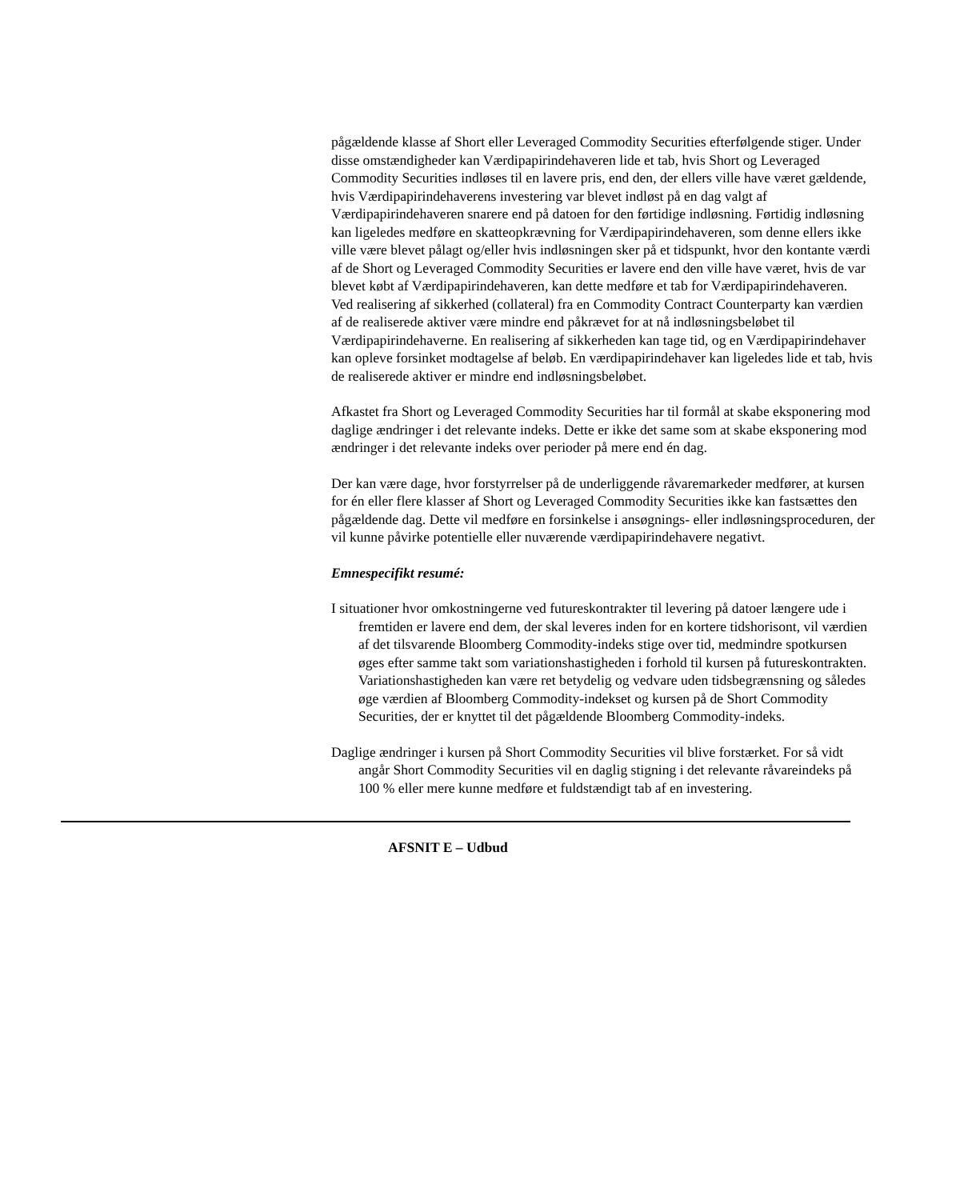pågældende klasse af Short eller Leveraged Commodity Securities efterfølgende stiger. Under disse omstændigheder kan Værdipapirindehaveren lide et tab, hvis Short og Leveraged Commodity Securities indløses til en lavere pris, end den, der ellers ville have været gældende, hvis Værdipapirindehaverens investering var blevet indløst på en dag valgt af Værdipapirindehaveren snarere end på datoen for den førtidige indløsning. Førtidig indløsning kan ligeledes medføre en skatteopkrævning for Værdipapirindehaveren, som denne ellers ikke ville være blevet pålagt og/eller hvis indløsningen sker på et tidspunkt, hvor den kontante værdi af de Short og Leveraged Commodity Securities er lavere end den ville have været, hvis de var blevet købt af Værdipapirindehaveren, kan dette medføre et tab for Værdipapirindehaveren.
Ved realisering af sikkerhed (collateral) fra en Commodity Contract Counterparty kan værdien af de realiserede aktiver være mindre end påkrævet for at nå indløsningsbeløbet til Værdipapirindehaverne. En realisering af sikkerheden kan tage tid, og en Værdipapirindehaver kan opleve forsinket modtagelse af beløb. En værdipapirindehaver kan ligeledes lide et tab, hvis de realiserede aktiver er mindre end indløsningsbeløbet.
Afkastet fra Short og Leveraged Commodity Securities har til formål at skabe eksponering mod daglige ændringer i det relevante indeks. Dette er ikke det same som at skabe eksponering mod ændringer i det relevante indeks over perioder på mere end én dag.
Der kan være dage, hvor forstyrrelser på de underliggende råvaremarkeder medfører, at kursen for én eller flere klasser af Short og Leveraged Commodity Securities ikke kan fastsættes den pågældende dag. Dette vil medføre en forsinkelse i ansøgnings- eller indløsningsproceduren, der vil kunne påvirke potentielle eller nuværende værdipapirindehavere negativt.
Emnespecifikt resumé:
I situationer hvor omkostningerne ved futureskontrakter til levering på datoer længere ude i fremtiden er lavere end dem, der skal leveres inden for en kortere tidshorisont, vil værdien af det tilsvarende Bloomberg Commodity-indeks stige over tid, medmindre spotkursen øges efter samme takt som variationshastigheden i forhold til kursen på futureskontrakten. Variationshastigheden kan være ret betydelig og vedvare uden tidsbegrænsning og således øge værdien af Bloomberg Commodity-indekset og kursen på de Short Commodity Securities, der er knyttet til det pågældende Bloomberg Commodity-indeks.
Daglige ændringer i kursen på Short Commodity Securities vil blive forstærket. For så vidt angår Short Commodity Securities vil en daglig stigning i det relevante råvareindeks på 100 % eller mere kunne medføre et fuldstændigt tab af en investering.
AFSNIT E – Udbud